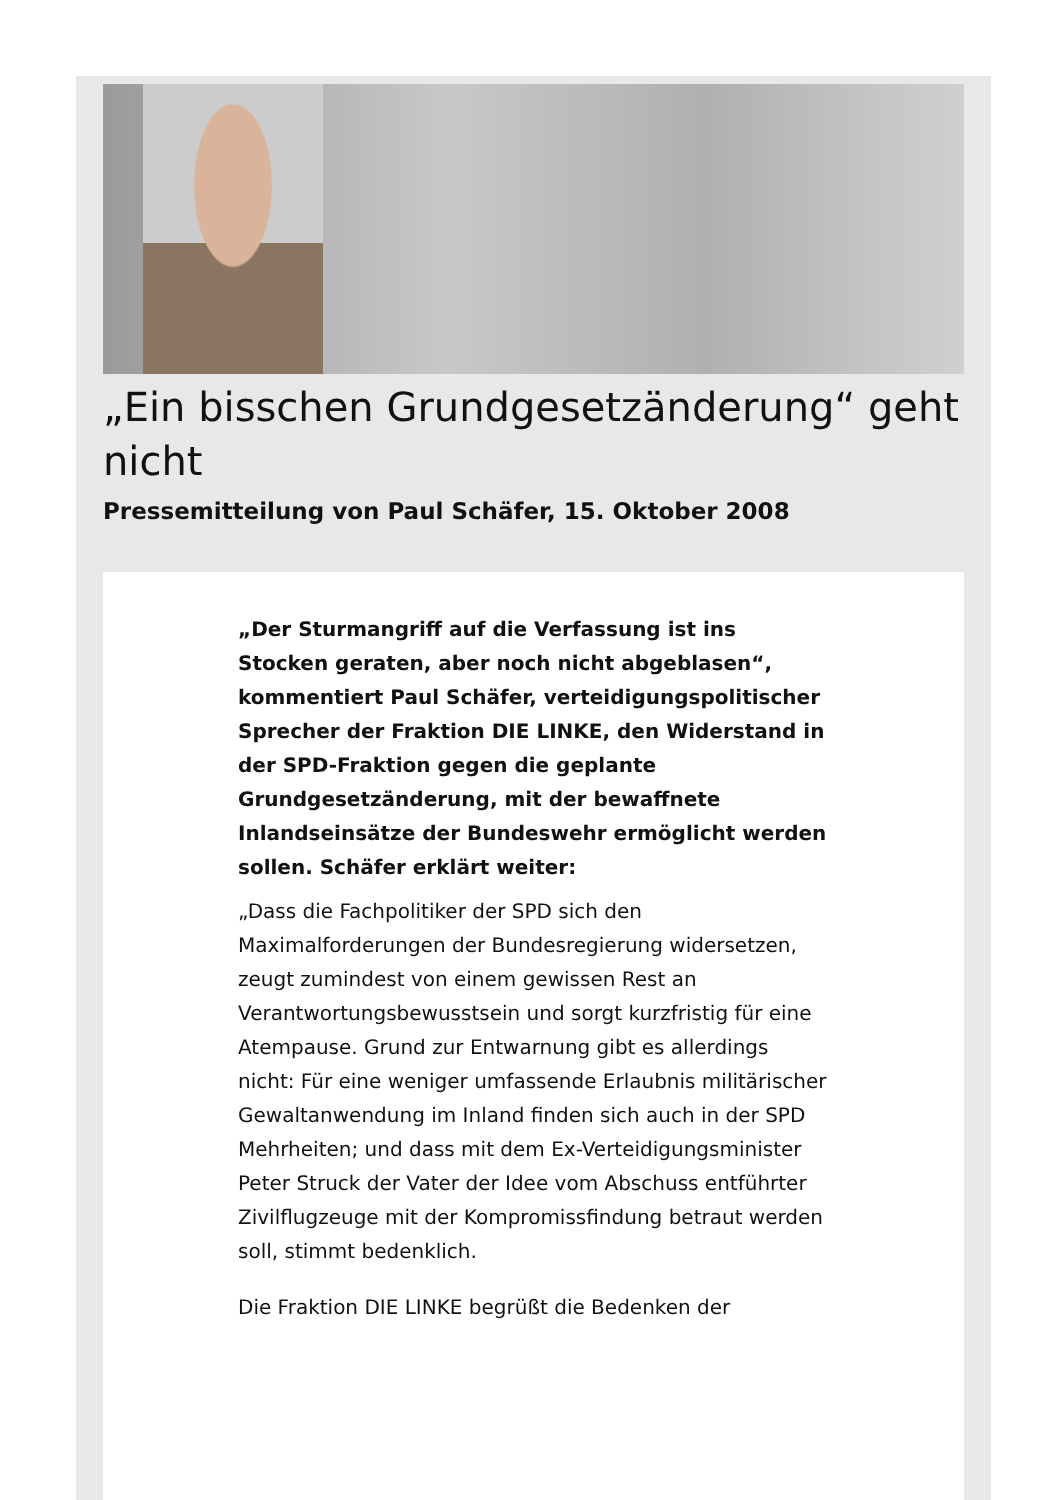„Ein bisschen Grundgesetzänderung“ geht nicht
Pressemitteilung von Paul Schäfer, 15. Oktober 2008
„Der Sturmangriff auf die Verfassung ist ins Stocken geraten, aber noch nicht abgeblasen“, kommentiert Paul Schäfer, verteidigungspolitischer Sprecher der Fraktion DIE LINKE, den Widerstand in der SPD-Fraktion gegen die geplante Grundgesetzänderung, mit der bewaffnete Inlandseinsätze der Bundeswehr ermöglicht werden sollen. Schäfer erklärt weiter:
„Dass die Fachpolitiker der SPD sich den Maximalforderungen der Bundesregierung widersetzen, zeugt zumindest von einem gewissen Rest an Verantwortungsbewusstsein und sorgt kurzfristig für eine Atempause. Grund zur Entwarnung gibt es allerdings nicht: Für eine weniger umfassende Erlaubnis militärischer Gewaltanwendung im Inland finden sich auch in der SPD Mehrheiten; und dass mit dem Ex-Verteidigungsminister Peter Struck der Vater der Idee vom Abschuss entführter Zivilflugzeuge mit der Kompromissfindung betraut werden soll, stimmt bedenklich.
Die Fraktion DIE LINKE begrüßt die Bedenken der